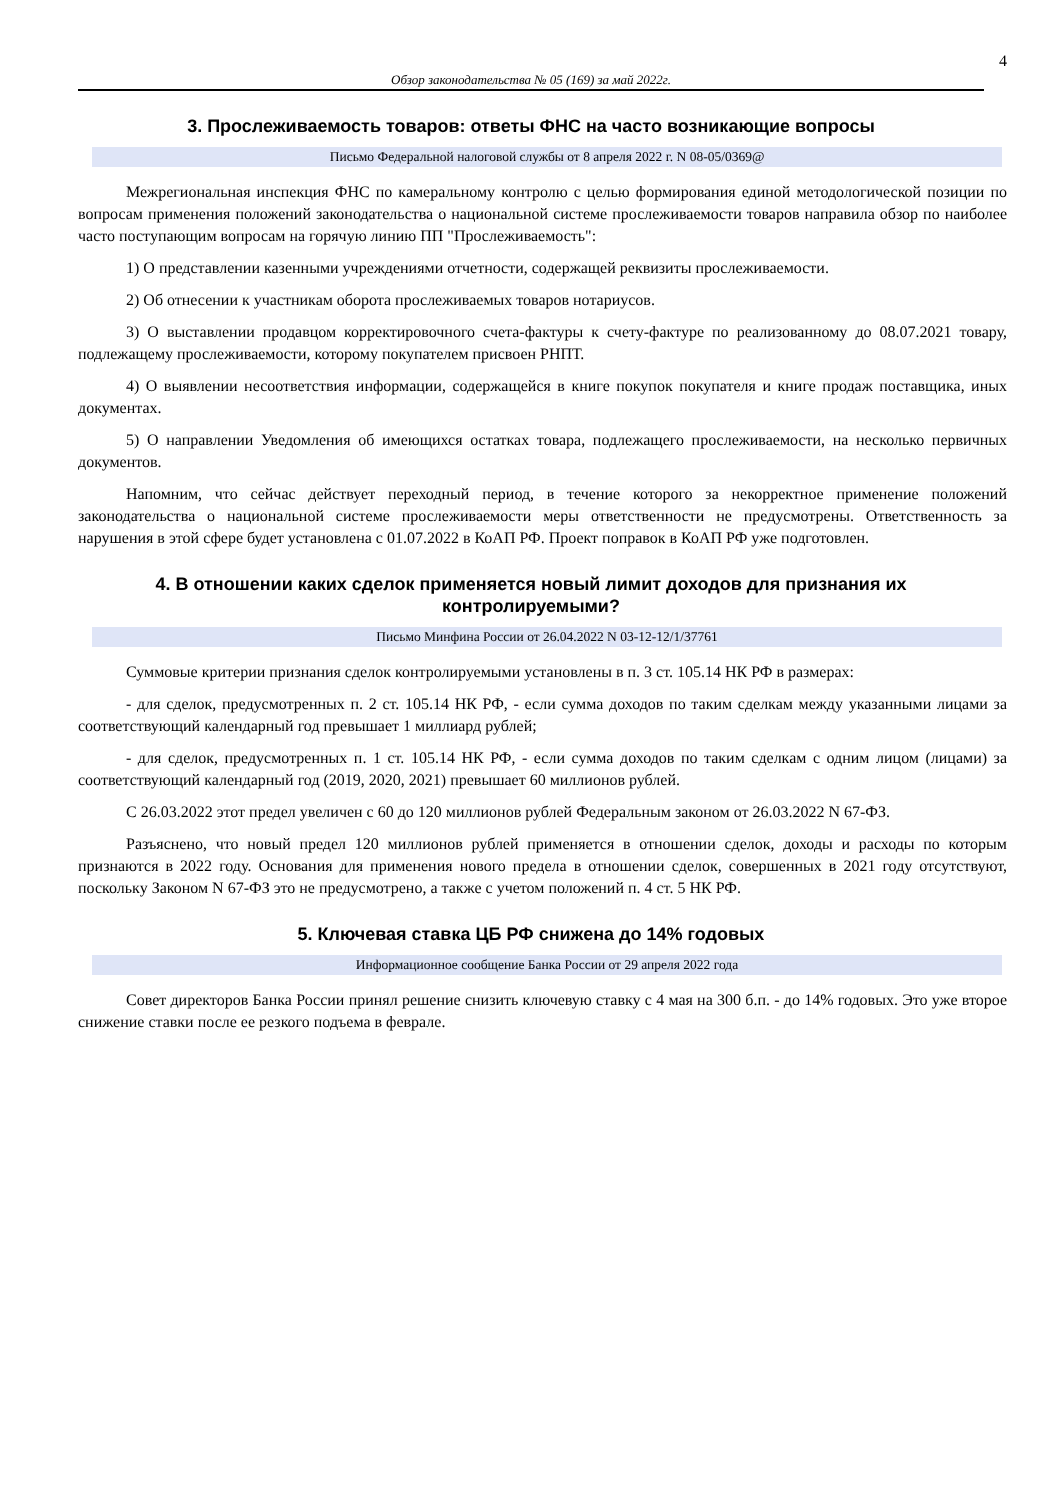4
Обзор законодательства № 05 (169) за май 2022г.
3. Прослеживаемость товаров: ответы ФНС на часто возникающие вопросы
Письмо Федеральной налоговой службы от 8 апреля 2022 г. N 08-05/0369@
Межрегиональная инспекция ФНС по камеральному контролю с целью формирования единой методологической позиции по вопросам применения положений законодательства о национальной системе прослеживаемости товаров направила обзор по наиболее часто поступающим вопросам на горячую линию ПП "Прослеживаемость":
1) О представлении казенными учреждениями отчетности, содержащей реквизиты прослеживаемости.
2) Об отнесении к участникам оборота прослеживаемых товаров нотариусов.
3) О выставлении продавцом корректировочного счета-фактуры к счету-фактуре по реализованному до 08.07.2021 товару, подлежащему прослеживаемости, которому покупателем присвоен РНПТ.
4) О выявлении несоответствия информации, содержащейся в книге покупок покупателя и книге продаж поставщика, иных документах.
5) О направлении Уведомления об имеющихся остатках товара, подлежащего прослеживаемости, на несколько первичных документов.
Напомним, что сейчас действует переходный период, в течение которого за некорректное применение положений законодательства о национальной системе прослеживаемости меры ответственности не предусмотрены. Ответственность за нарушения в этой сфере будет установлена с 01.07.2022 в КоАП РФ. Проект поправок в КоАП РФ уже подготовлен.
4. В отношении каких сделок применяется новый лимит доходов для признания их контролируемыми?
Письмо Минфина России от 26.04.2022 N 03-12-12/1/37761
Суммовые критерии признания сделок контролируемыми установлены в п. 3 ст. 105.14 НК РФ в размерах:
- для сделок, предусмотренных п. 2 ст. 105.14 НК РФ, - если сумма доходов по таким сделкам между указанными лицами за соответствующий календарный год превышает 1 миллиард рублей;
- для сделок, предусмотренных п. 1 ст. 105.14 НК РФ, - если сумма доходов по таким сделкам с одним лицом (лицами) за соответствующий календарный год (2019, 2020, 2021) превышает 60 миллионов рублей.
С 26.03.2022 этот предел увеличен с 60 до 120 миллионов рублей Федеральным законом от 26.03.2022 N 67-ФЗ.
Разъяснено, что новый предел 120 миллионов рублей применяется в отношении сделок, доходы и расходы по которым признаются в 2022 году. Основания для применения нового предела в отношении сделок, совершенных в 2021 году отсутствуют, поскольку Законом N 67-ФЗ это не предусмотрено, а также с учетом положений п. 4 ст. 5 НК РФ.
5. Ключевая ставка ЦБ РФ снижена до 14% годовых
Информационное сообщение Банка России от 29 апреля 2022 года
Совет директоров Банка России принял решение снизить ключевую ставку с 4 мая на 300 б.п. - до 14% годовых. Это уже второе снижение ставки после ее резкого подъема в феврале.